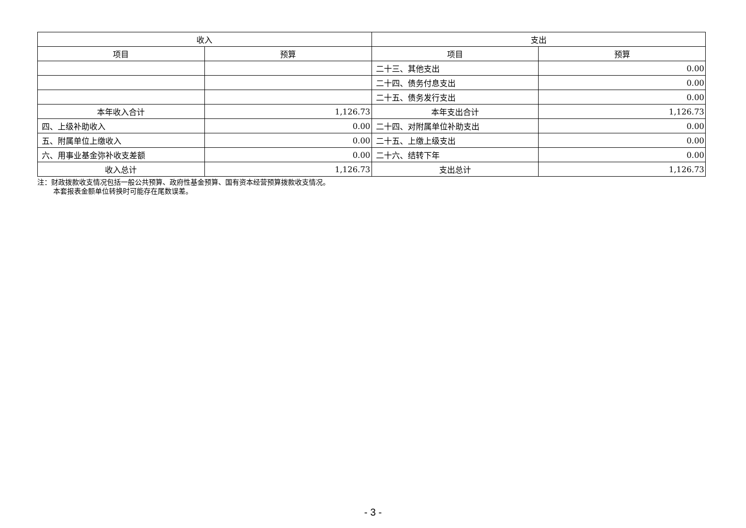| 收入 | | 支出 | |
| --- | --- | --- | --- |
| 项目 | 预算 | 项目 | 预算 |
| | | 二十三、其他支出 | 0.00 |
| | | 二十四、债务付息支出 | 0.00 |
| | | 二十五、债务发行支出 | 0.00 |
| 本年收入合计 | 1,126.73 | 本年支出合计 | 1,126.73 |
| 四、上级补助收入 | 0.00 | 二十四、对附属单位补助支出 | 0.00 |
| 五、附属单位上缴收入 | 0.00 | 二十五、上缴上级支出 | 0.00 |
| 六、用事业基金弥补收支差额 | 0.00 | 二十六、结转下年 | 0.00 |
| 收入总计 | 1,126.73 | 支出总计 | 1,126.73 |
注：财政拨款收支情况包括一般公共预算、政府性基金预算、国有资本经营预算拨款收支情况。
本套报表金额单位转换时可能存在尾数误差。
- 3 -